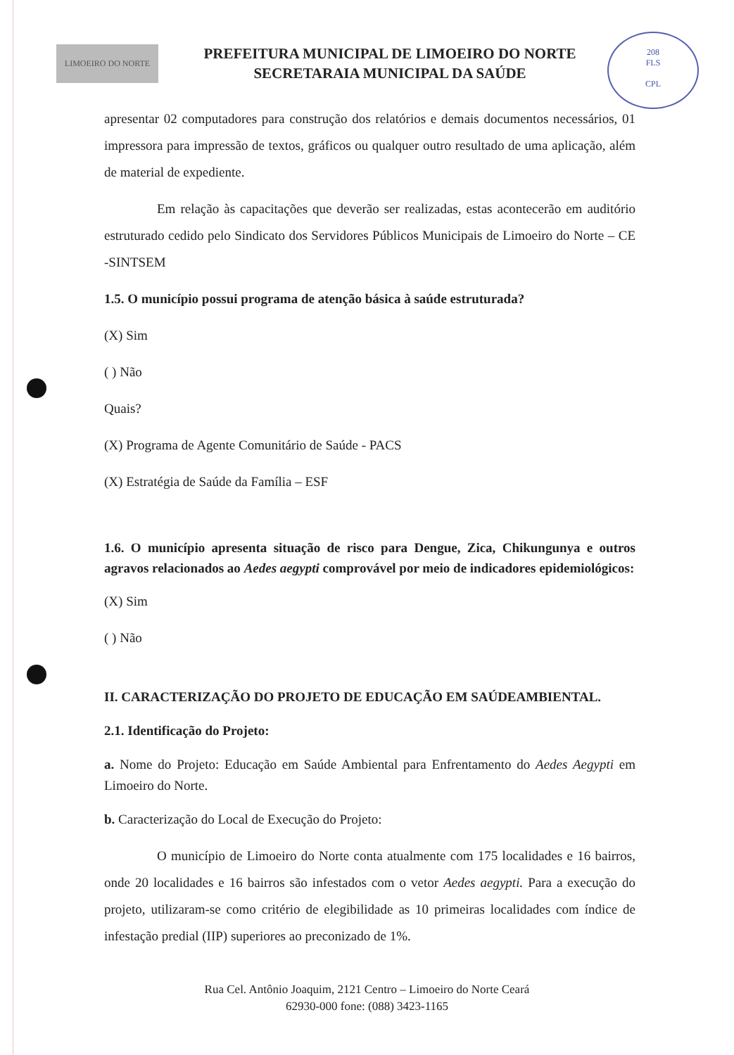LIMOEIRO DO NORTE
PREFEITURA MUNICIPAL DE LIMOEIRO DO NORTE
SECRETARAIA MUNICIPAL DA SAÚDE
208
FLS
CPL
apresentar 02 computadores para construção dos relatórios e demais documentos necessários, 01 impressora para impressão de textos, gráficos ou qualquer outro resultado de uma aplicação, além de material de expediente.
Em relação às capacitações que deverão ser realizadas, estas acontecerão em auditório estruturado cedido pelo Sindicato dos Servidores Públicos Municipais de Limoeiro do Norte – CE -SINTSEM
1.5. O município possui programa de atenção básica à saúde estruturada?
(X) Sim
( ) Não
Quais?
(X) Programa de Agente Comunitário de Saúde - PACS
(X) Estratégia de Saúde da Família – ESF
1.6. O município apresenta situação de risco para Dengue, Zica, Chikungunya e outros agravos relacionados ao Aedes aegypti comprovável por meio de indicadores epidemiológicos:
(X) Sim
( ) Não
II. CARACTERIZAÇÃO DO PROJETO DE EDUCAÇÃO EM SAÚDEAMBIENTAL.
2.1. Identificação do Projeto:
a. Nome do Projeto: Educação em Saúde Ambiental para Enfrentamento do Aedes Aegypti em Limoeiro do Norte.
b. Caracterização do Local de Execução do Projeto:
O município de Limoeiro do Norte conta atualmente com 175 localidades e 16 bairros, onde 20 localidades e 16 bairros são infestados com o vetor Aedes aegypti. Para a execução do projeto, utilizaram-se como critério de elegibilidade as 10 primeiras localidades com índice de infestação predial (IIP) superiores ao preconizado de 1%.
Rua Cel. Antônio Joaquim, 2121 Centro – Limoeiro do Norte Ceará
62930-000 fone: (088) 3423-1165